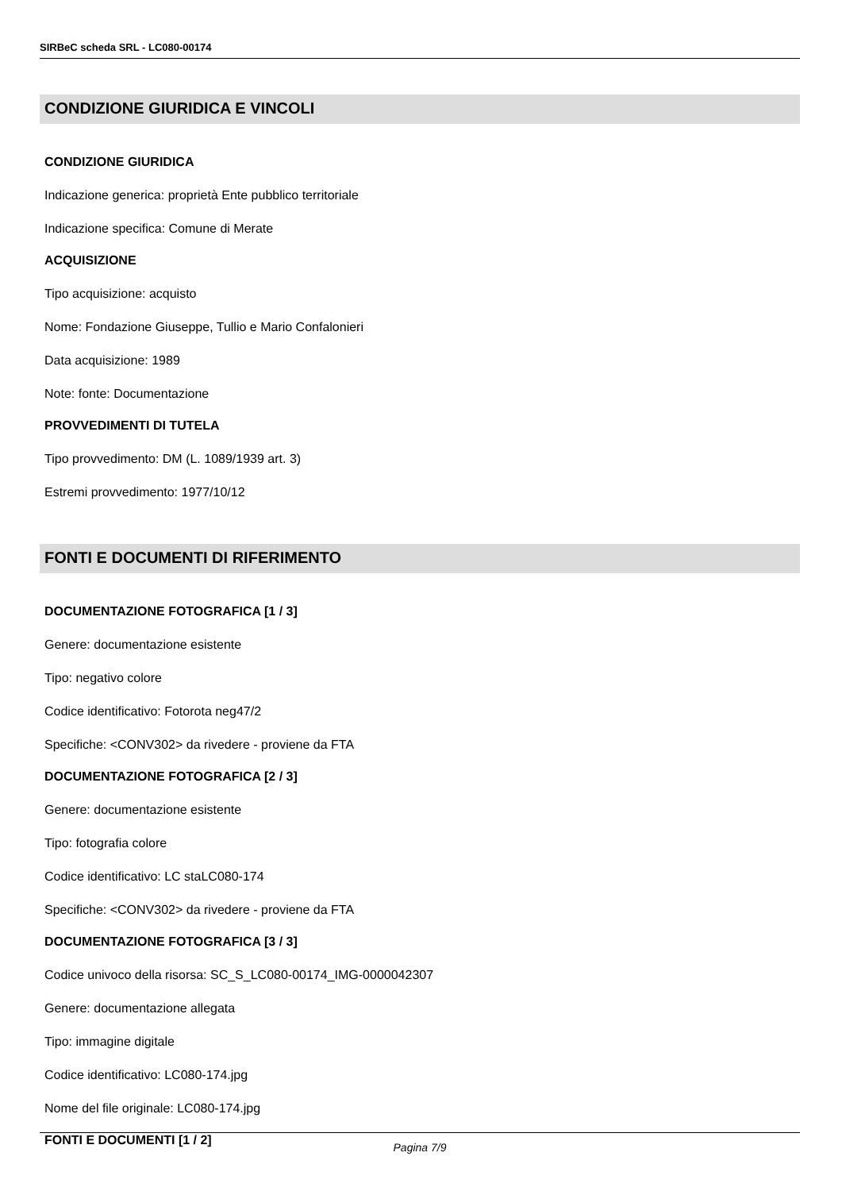SIRBeC scheda SRL - LC080-00174
CONDIZIONE GIURIDICA E VINCOLI
CONDIZIONE GIURIDICA
Indicazione generica: proprietà Ente pubblico territoriale
Indicazione specifica: Comune di Merate
ACQUISIZIONE
Tipo acquisizione: acquisto
Nome: Fondazione Giuseppe, Tullio e Mario Confalonieri
Data acquisizione: 1989
Note: fonte: Documentazione
PROVVEDIMENTI DI TUTELA
Tipo provvedimento: DM (L. 1089/1939 art. 3)
Estremi provvedimento: 1977/10/12
FONTI E DOCUMENTI DI RIFERIMENTO
DOCUMENTAZIONE FOTOGRAFICA [1 / 3]
Genere: documentazione esistente
Tipo: negativo colore
Codice identificativo: Fotorota neg47/2
Specifiche: <CONV302> da rivedere - proviene da FTA
DOCUMENTAZIONE FOTOGRAFICA [2 / 3]
Genere: documentazione esistente
Tipo: fotografia colore
Codice identificativo: LC staLC080-174
Specifiche: <CONV302> da rivedere - proviene da FTA
DOCUMENTAZIONE FOTOGRAFICA [3 / 3]
Codice univoco della risorsa: SC_S_LC080-00174_IMG-0000042307
Genere: documentazione allegata
Tipo: immagine digitale
Codice identificativo: LC080-174.jpg
Nome del file originale: LC080-174.jpg
FONTI E DOCUMENTI [1 / 2]
Pagina 7/9